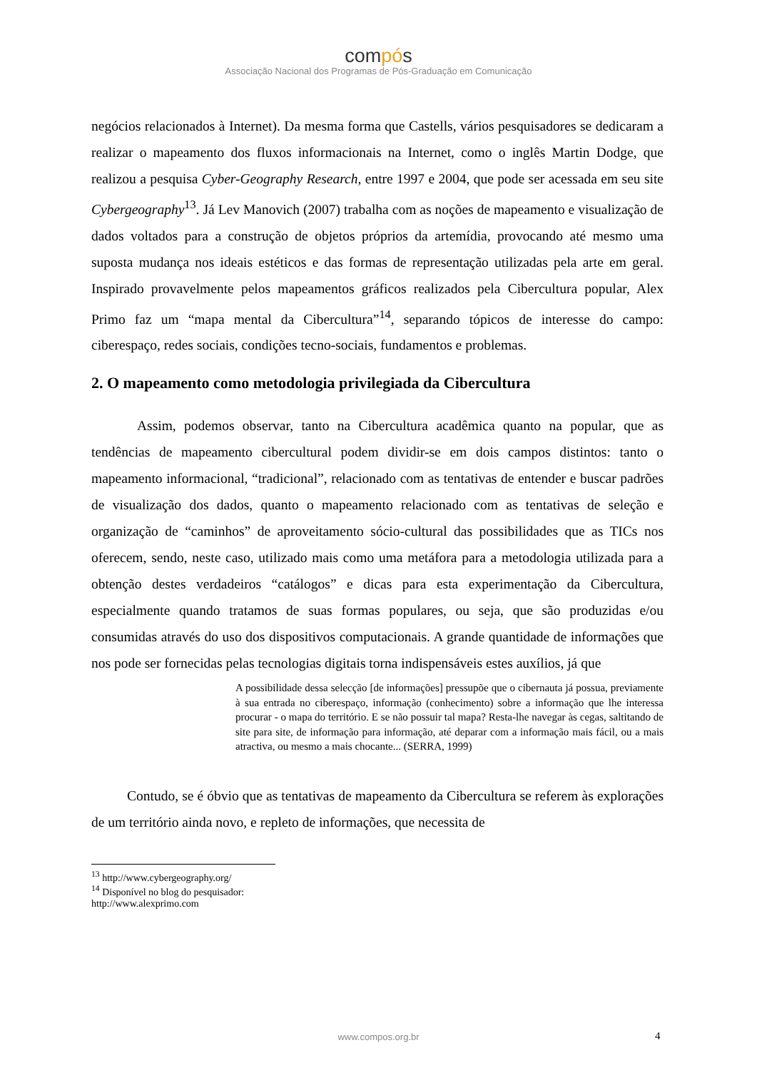compós
Associação Nacional dos Programas de Pós-Graduação em Comunicação
negócios relacionados à Internet). Da mesma forma que Castells, vários pesquisadores se dedicaram a realizar o mapeamento dos fluxos informacionais na Internet, como o inglês Martin Dodge, que realizou a pesquisa Cyber-Geography Research, entre 1997 e 2004, que pode ser acessada em seu site Cybergeography<sup>13</sup>. Já Lev Manovich (2007) trabalha com as noções de mapeamento e visualização de dados voltados para a construção de objetos próprios da artemídia, provocando até mesmo uma suposta mudança nos ideais estéticos e das formas de representação utilizadas pela arte em geral. Inspirado provavelmente pelos mapeamentos gráficos realizados pela Cibercultura popular, Alex Primo faz um “mapa mental da Cibercultura”<sup>14</sup>, separando tópicos de interesse do campo: ciberespaço, redes sociais, condições tecno-sociais, fundamentos e problemas.
2. O mapeamento como metodologia privilegiada da Cibercultura
Assim, podemos observar, tanto na Cibercultura acadêmica quanto na popular, que as tendências de mapeamento cibercultural podem dividir-se em dois campos distintos: tanto o mapeamento informacional, “tradicional”, relacionado com as tentativas de entender e buscar padrões de visualização dos dados, quanto o mapeamento relacionado com as tentativas de seleção e organização de “caminhos” de aproveitamento sócio-cultural das possibilidades que as TICs nos oferecem, sendo, neste caso, utilizado mais como uma metáfora para a metodologia utilizada para a obtenção destes verdadeiros “catálogos” e dicas para esta experimentação da Cibercultura, especialmente quando tratamos de suas formas populares, ou seja, que são produzidas e/ou consumidas através do uso dos dispositivos computacionais. A grande quantidade de informações que nos pode ser fornecidas pelas tecnologias digitais torna indispensáveis estes auxílios, já que
A possibilidade dessa selecção [de informações] pressupõe que o cibernauta já possua, previamente à sua entrada no ciberespaço, informação (conhecimento) sobre a informação que lhe interessa procurar - o mapa do território. E se não possuir tal mapa? Resta-lhe navegar às cegas, saltitando de site para site, de informação para informação, até deparar com a informação mais fácil, ou a mais atractiva, ou mesmo a mais chocante... (SERRA, 1999)
Contudo, se é óbvio que as tentativas de mapeamento da Cibercultura se referem às explorações de um território ainda novo, e repleto de informações, que necessita de
<sup>13</sup> http://www.cybergeography.org/
<sup>14</sup> Disponível no blog do pesquisador: http://www.alexprimo.com
www.compos.org.br 4